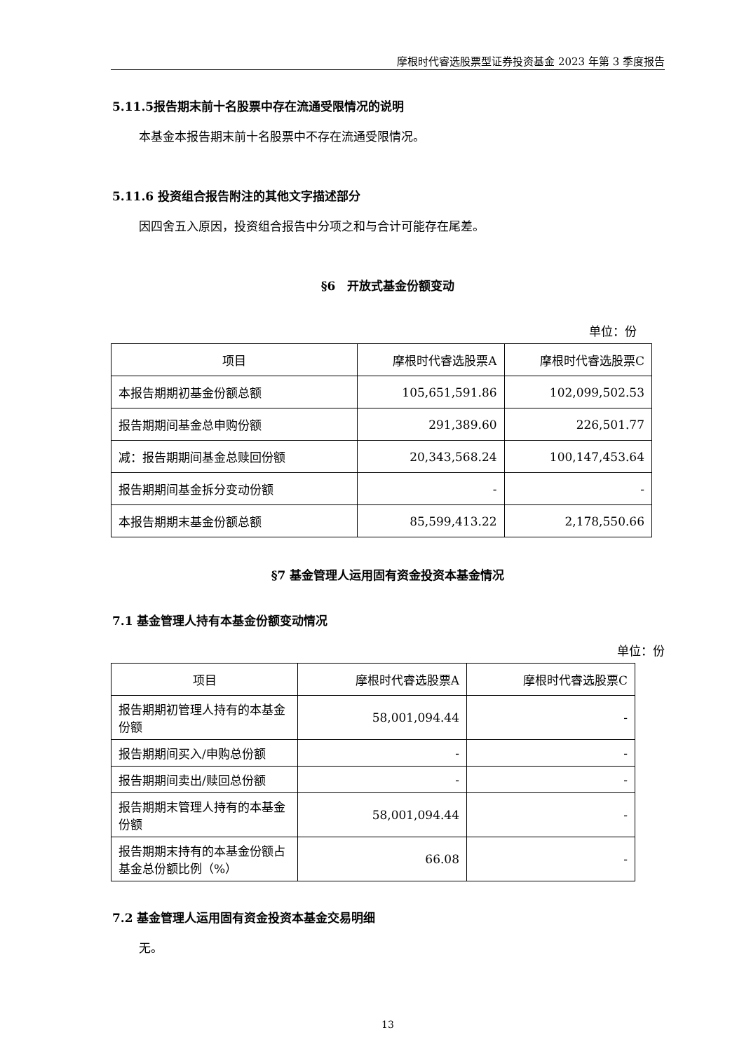摩根时代睿选股票型证券投资基金 2023 年第 3 季度报告
5.11.5报告期末前十名股票中存在流通受限情况的说明
本基金本报告期末前十名股票中不存在流通受限情况。
5.11.6 投资组合报告附注的其他文字描述部分
因四舍五入原因，投资组合报告中分项之和与合计可能存在尾差。
§6　开放式基金份额变动
单位：份
| 项目 | 摩根时代睿选股票A | 摩根时代睿选股票C |
| 本报告期期初基金份额总额 | 105,651,591.86 | 102,099,502.53 |
| 报告期期间基金总申购份额 | 291,389.60 | 226,501.77 |
| 减：报告期期间基金总赎回份额 | 20,343,568.24 | 100,147,453.64 |
| 报告期期间基金拆分变动份额 | - | - |
| 本报告期期末基金份额总额 | 85,599,413.22 | 2,178,550.66 |
§7 基金管理人运用固有资金投资本基金情况
7.1 基金管理人持有本基金份额变动情况
单位：份
| 项目 | 摩根时代睿选股票A | 摩根时代睿选股票C |
| 报告期期初管理人持有的本基金份额 | 58,001,094.44 | - |
| 报告期期间买入/申购总份额 | - | - |
| 报告期期间卖出/赎回总份额 | - | - |
| 报告期期末管理人持有的本基金份额 | 58,001,094.44 | - |
| 报告期期末持有的本基金份额占基金总份额比例（%） | 66.08 | - |
7.2 基金管理人运用固有资金投资本基金交易明细
无。
13